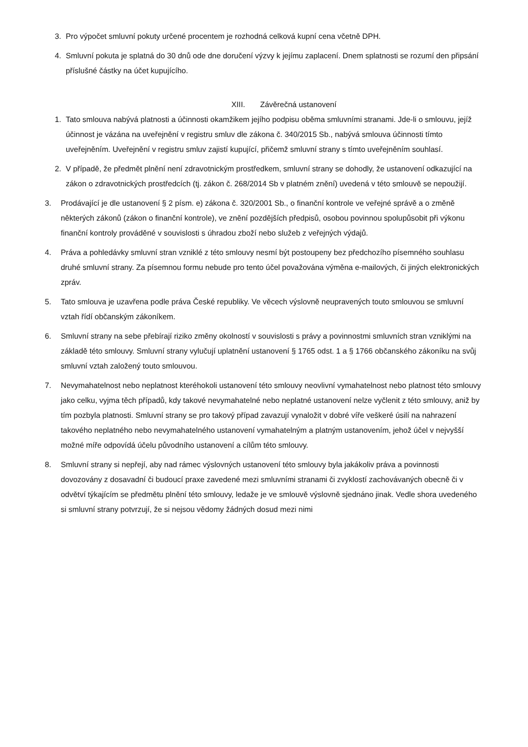3. Pro výpočet smluvní pokuty určené procentem je rozhodná celková kupní cena včetně DPH.
4. Smluvní pokuta je splatná do 30 dnů ode dne doručení výzvy k jejímu zaplacení. Dnem splatnosti se rozumí den připsání příslušné částky na účet kupujícího.
XIII. Závěrečná ustanovení
1. Tato smlouva nabývá platnosti a účinnosti okamžikem jejího podpisu oběma smluvními stranami. Jde-li o smlouvu, jejíž účinnost je vázána na uveřejnění v registru smluv dle zákona č. 340/2015 Sb., nabývá smlouva účinnosti tímto uveřejněním. Uveřejnění v registru smluv zajistí kupující, přičemž smluvní strany s tímto uveřejněním souhlasí.
2. V případě, že předmět plnění není zdravotnickým prostředkem, smluvní strany se dohodly, že ustanovení odkazující na zákon o zdravotnických prostředcích (tj. zákon č. 268/2014 Sb v platném znění) uvedená v této smlouvě se nepoužijí.
3. Prodávající je dle ustanovení § 2 písm. e) zákona č. 320/2001 Sb., o finanční kontrole ve veřejné správě a o změně některých zákonů (zákon o finanční kontrole), ve znění pozdějších předpisů, osobou povinnou spolupůsobit při výkonu finanční kontroly prováděné v souvislosti s úhradou zboží nebo služeb z veřejných výdajů.
4. Práva a pohledávky smluvní stran vzniklé z této smlouvy nesmí být postoupeny bez předchozího písemného souhlasu druhé smluvní strany. Za písemnou formu nebude pro tento účel považována výměna e-mailových, či jiných elektronických zpráv.
5. Tato smlouva je uzavřena podle práva České republiky. Ve věcech výslovně neupravených touto smlouvou se smluvní vztah řídí občanským zákoníkem.
6. Smluvní strany na sebe přebírají riziko změny okolností v souvislosti s právy a povinnostmi smluvních stran vzniklými na základě této smlouvy. Smluvní strany vylučují uplatnění ustanovení § 1765 odst. 1 a § 1766 občanského zákoníku na svůj smluvní vztah založený touto smlouvou.
7. Nevymahatelnost nebo neplatnost kteréhokoli ustanovení této smlouvy neovlivní vymahatelnost nebo platnost této smlouvy jako celku, vyjma těch případů, kdy takové nevymahatelné nebo neplatné ustanovení nelze vyčlenit z této smlouvy, aniž by tím pozbyla platnosti. Smluvní strany se pro takový případ zavazují vynaložit v dobré víře veškeré úsilí na nahrazení takového neplatného nebo nevymahatelného ustanovení vymahatelným a platným ustanovením, jehož účel v nejvyšší možné míře odpovídá účelu původního ustanovení a cílům této smlouvy.
8. Smluvní strany si nepřejí, aby nad rámec výslovných ustanovení této smlouvy byla jakákoliv práva a povinnosti dovozovány z dosavadní či budoucí praxe zavedené mezi smluvními stranami či zvyklostí zachovávaných obecně či v odvětví týkajícím se předmětu plnění této smlouvy, ledaže je ve smlouvě výslovně sjednáno jinak. Vedle shora uvedeného si smluvní strany potvrzují, že si nejsou vědomy žádných dosud mezi nimi